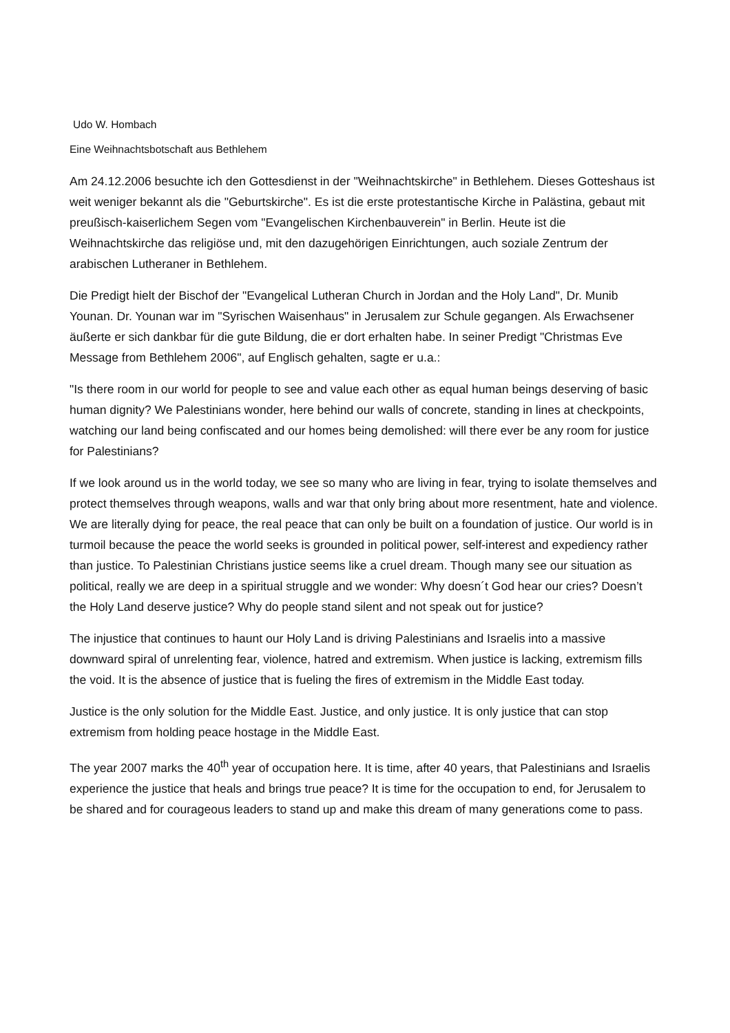Udo W. Hombach
Eine Weihnachtsbotschaft aus Bethlehem
Am 24.12.2006 besuchte ich den Gottesdienst in der "Weihnachtskirche" in Bethlehem. Dieses Gotteshaus ist weit weniger bekannt als die "Geburtskirche". Es ist die erste protestantische Kirche in Palästina, gebaut mit preußisch-kaiserlichem Segen vom "Evangelischen Kirchenbauverein" in Berlin. Heute ist die Weihnachtskirche das religiöse und, mit den dazugehörigen Einrichtungen, auch soziale Zentrum der arabischen Lutheraner in Bethlehem.
Die Predigt hielt der Bischof der "Evangelical Lutheran Church in Jordan and the Holy Land", Dr. Munib Younan. Dr. Younan war im "Syrischen Waisenhaus" in Jerusalem zur Schule gegangen. Als Erwachsener äußerte er sich dankbar für die gute Bildung, die er dort erhalten habe. In seiner Predigt "Christmas Eve Message from Bethlehem 2006", auf Englisch gehalten, sagte er u.a.:
"Is there room in our world for people to see and value each other as equal human beings deserving of basic human dignity? We Palestinians wonder, here behind our walls of concrete, standing in lines at checkpoints, watching our land being confiscated and our homes being demolished: will there ever be any room for justice for Palestinians?
If we look around us in the world today, we see so many who are living in fear, trying to isolate themselves and protect themselves through weapons, walls and war that only bring about more resentment, hate and violence. We are literally dying for peace, the real peace that can only be built on a foundation of justice. Our world is in turmoil because the peace the world seeks is grounded in political power, self-interest and expediency rather than justice. To Palestinian Christians justice seems like a cruel dream. Though many see our situation as political, really we are deep in a spiritual struggle and we wonder: Why doesn´t God hear our cries? Doesn’t the Holy Land deserve justice? Why do people stand silent and not speak out for justice?
The injustice that continues to haunt our Holy Land is driving Palestinians and Israelis into a massive downward spiral of unrelenting fear, violence, hatred and extremism. When justice is lacking, extremism fills the void. It is the absence of justice that is fueling the fires of extremism in the Middle East today.
Justice is the only solution for the Middle East. Justice, and only justice. It is only justice that can stop extremism from holding peace hostage in the Middle East.
The year 2007 marks the 40<sup>th</sup> year of occupation here. It is time, after 40 years, that Palestinians and Israelis experience the justice that heals and brings true peace? It is time for the occupation to end, for Jerusalem to be shared and for courageous leaders to stand up and make this dream of many generations come to pass.